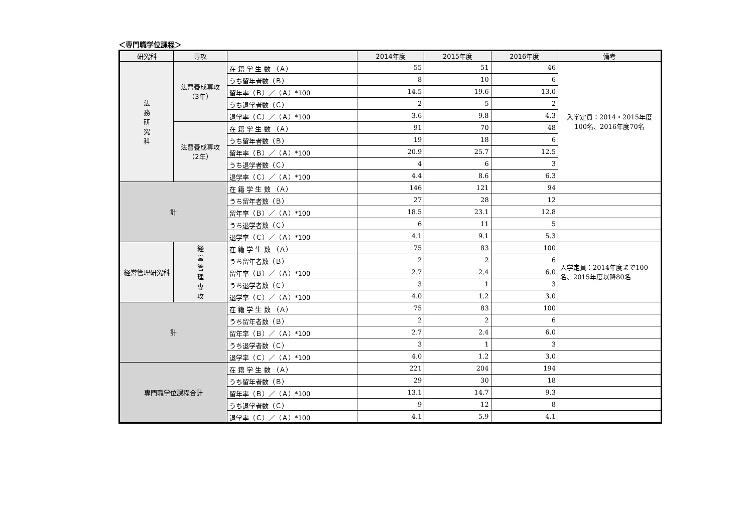＜専門職学位課程＞
| 研究科 | 専攻 | | 2014年度 | 2015年度 | 2016年度 | 備考 |
| --- | --- | --- | --- | --- | --- | --- |
| 法 務 研 究 科 | 法曹養成専攻（3年） | 在 籍 学 生 数 （Ａ） | 55 | 51 | 46 | 入学定員：2014・2015年度 100名、2016年度70名 |
| | | うち留年者数（Ｂ） | 8 | 10 | 6 | |
| | | 留年率（Ｂ）／（Ａ）*100 | 14.5 | 19.6 | 13.0 | |
| | | うち退学者数（Ｃ） | 2 | 5 | 2 | |
| | | 退学率（Ｃ）／（Ａ）*100 | 3.6 | 9.8 | 4.3 | |
| | 法曹養成専攻（2年） | 在 籍 学 生 数 （Ａ） | 91 | 70 | 48 | |
| | | うち留年者数（Ｂ） | 19 | 18 | 6 | |
| | | 留年率（Ｂ）／（Ａ）*100 | 20.9 | 25.7 | 12.5 | |
| | | うち退学者数（Ｃ） | 4 | 6 | 3 | |
| | | 退学率（Ｃ）／（Ａ）*100 | 4.4 | 8.6 | 6.3 | |
| 計 | | 在 籍 学 生 数 （Ａ） | 146 | 121 | 94 | |
| | | うち留年者数（Ｂ） | 27 | 28 | 12 | |
| | | 留年率（Ｂ）／（Ａ）*100 | 18.5 | 23.1 | 12.8 | |
| | | うち退学者数（Ｃ） | 6 | 11 | 5 | |
| | | 退学率（Ｃ）／（Ａ）*100 | 4.1 | 9.1 | 5.3 | |
| 経営管理研究科 | 経 営 管 理 専 攻 | 在 籍 学 生 数 （Ａ） | 75 | 83 | 100 | 入学定員：2014年度まで100名、2015年度以降80名 |
| | | うち留年者数（Ｂ） | 2 | 2 | 6 | |
| | | 留年率（Ｂ）／（Ａ）*100 | 2.7 | 2.4 | 6.0 | |
| | | うち退学者数（Ｃ） | 3 | 1 | 3 | |
| | | 退学率（Ｃ）／（Ａ）*100 | 4.0 | 1.2 | 3.0 | |
| 計 | | 在 籍 学 生 数 （Ａ） | 75 | 83 | 100 | |
| | | うち留年者数（Ｂ） | 2 | 2 | 6 | |
| | | 留年率（Ｂ）／（Ａ）*100 | 2.7 | 2.4 | 6.0 | |
| | | うち退学者数（Ｃ） | 3 | 1 | 3 | |
| | | 退学率（Ｃ）／（Ａ）*100 | 4.0 | 1.2 | 3.0 | |
| 専門職学位課程合計 | | 在 籍 学 生 数 （Ａ） | 221 | 204 | 194 | |
| | | うち留年者数（Ｂ） | 29 | 30 | 18 | |
| | | 留年率（Ｂ）／（Ａ）*100 | 13.1 | 14.7 | 9.3 | |
| | | うち退学者数（Ｃ） | 9 | 12 | 8 | |
| | | 退学率（Ｃ）／（Ａ）*100 | 4.1 | 5.9 | 4.1 | |